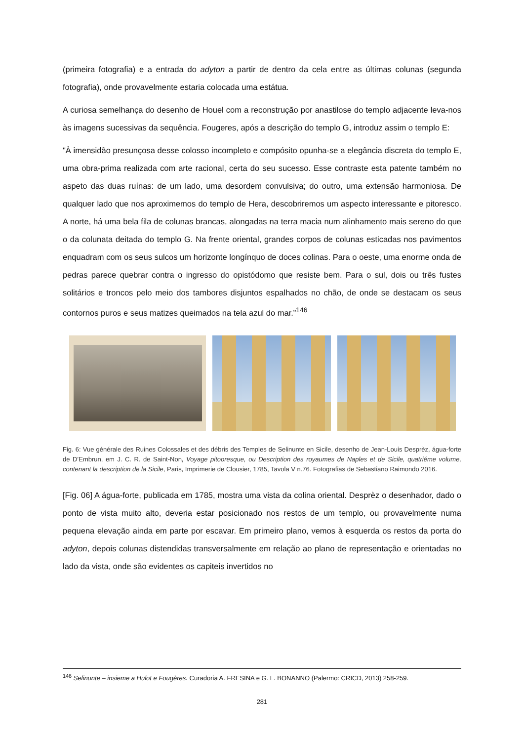(primeira fotografia) e a entrada do adyton a partir de dentro da cela entre as últimas colunas (segunda fotografia), onde provavelmente estaria colocada uma estátua.
A curiosa semelhança do desenho de Houel com a reconstrução por anastilose do templo adjacente leva-nos às imagens sucessivas da sequência. Fougeres, após a descrição do templo G, introduz assim o templo E:
"À imensidão presunçosa desse colosso incompleto e compósito opunha-se a elegância discreta do templo E, uma obra-prima realizada com arte racional, certa do seu sucesso. Esse contraste esta patente também no aspeto das duas ruínas: de um lado, uma desordem convulsiva; do outro, uma extensão harmoniosa. De qualquer lado que nos aproximemos do templo de Hera, descobriremos um aspecto interessante e pitoresco. A norte, há uma bela fila de colunas brancas, alongadas na terra macia num alinhamento mais sereno do que o da colunata deitada do templo G. Na frente oriental, grandes corpos de colunas esticadas nos pavimentos enquadram com os seus sulcos um horizonte longínquo de doces colinas. Para o oeste, uma enorme onda de pedras parece quebrar contra o ingresso do opistódomo que resiste bem. Para o sul, dois ou três fustes solitários e troncos pelo meio dos tambores disjuntos espalhados no chão, de onde se destacam os seus contornos puros e seus matizes queimados na tela azul do mar.”<sup>146</sup>
Fig. 6: Vue générale des Ruines Colossales et des débris des Temples de Selinunte en Sicile, desenho de Jean-Louis Desprèz, água-forte de D’Embrun, em J. C. R. de Saint-Non, Voyage pitooresque, ou Description des royaumes de Naples et de Sicile, quatriéme volume, contenant la description de la Sicile, Paris, Imprimerie de Clousier, 1785, Tavola V n.76. Fotografias de Sebastiano Raimondo 2016.
[Fig. 06] A água-forte, publicada em 1785, mostra uma vista da colina oriental. Desprèz o desenhador, dado o ponto de vista muito alto, deveria estar posicionado nos restos de um templo, ou provavelmente numa pequena elevação ainda em parte por escavar. Em primeiro plano, vemos à esquerda os restos da porta do adyton, depois colunas distendidas transversalmente em relação ao plano de representação e orientadas no lado da vista, onde são evidentes os capiteis invertidos no
<sup>146</sup> Selinunte – insieme a Hulot e Fougères. Curadoria A. FRESINA e G. L. BONANNO (Palermo: CRICD, 2013) 258-259.
281